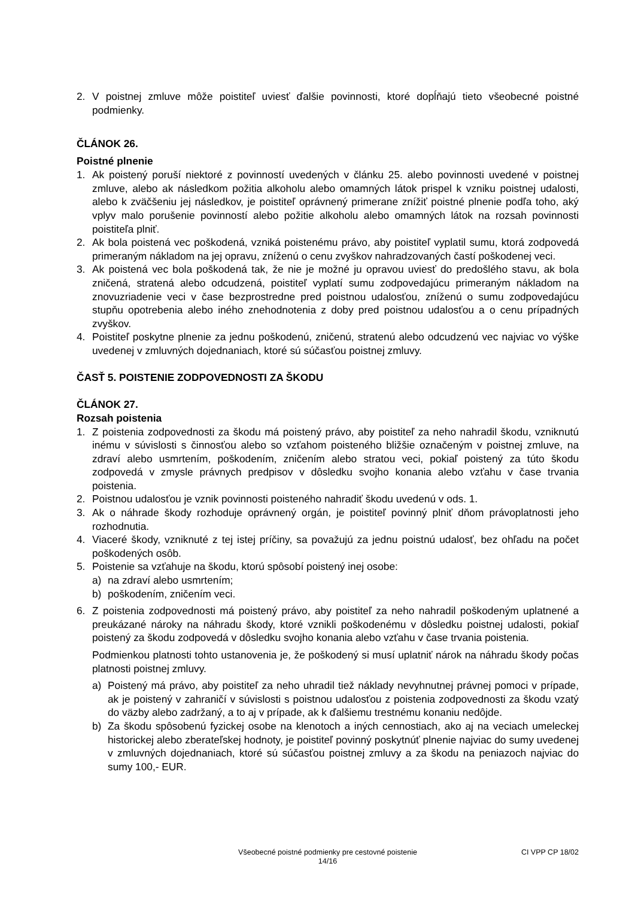2. V poistnej zmluve môže poistiteľ uviesť ďalšie povinnosti, ktoré dopĺňajú tieto všeobecné poistné podmienky.
ČLÁNOK 26.
Poistné plnenie
1. Ak poistený poruší niektoré z povinností uvedených v článku 25. alebo povinnosti uvedené v poistnej zmluve, alebo ak následkom požitia alkoholu alebo omamných látok prispel k vzniku poistnej udalosti, alebo k zväčšeniu jej následkov, je poistiteľ oprávnený primerane znížiť poistné plnenie podľa toho, aký vplyv malo porušenie povinností alebo požitie alkoholu alebo omamných látok na rozsah povinnosti poistiteľa plniť.
2. Ak bola poistená vec poškodená, vzniká poistenému právo, aby poistiteľ vyplatil sumu, ktorá zodpovedá primeraným nákladom na jej opravu, zníženú o cenu zvyškov nahradzovaných častí poškodenej veci.
3. Ak poistená vec bola poškodená tak, že nie je možné ju opravou uviesť do predošlého stavu, ak bola zničená, stratená alebo odcudzená, poistiteľ vyplatí sumu zodpovedajúcu primeraným nákladom na znovuzriadenie veci v čase bezprostredne pred poistnou udalosťou, zníženú o sumu zodpovedajúcu stupňu opotrebenia alebo iného znehodnotenia z doby pred poistnou udalosťou a o cenu prípadných zvyškov.
4. Poistiteľ poskytne plnenie za jednu poškodenú, zničenú, stratenú alebo odcudzenú vec najviac vo výške uvedenej v zmluvných dojednaniach, ktoré sú súčasťou poistnej zmluvy.
ČASŤ 5. POISTENIE ZODPOVEDNOSTI ZA ŠKODU
ČLÁNOK 27.
Rozsah poistenia
1. Z poistenia zodpovednosti za škodu má poistený právo, aby poistiteľ za neho nahradil škodu, vzniknutú inému v súvislosti s činnosťou alebo so vzťahom poisteného bližšie označeným v poistnej zmluve, na zdraví alebo usmrtením, poškodením, zničením alebo stratou veci, pokiaľ poistený za túto škodu zodpovedá v zmysle právnych predpisov v dôsledku svojho konania alebo vzťahu v čase trvania poistenia.
2. Poistnou udalosťou je vznik povinnosti poisteného nahradiť škodu uvedenú v ods. 1.
3. Ak o náhrade škody rozhoduje oprávnený orgán, je poistiteľ povinný plniť dňom právoplatnosti jeho rozhodnutia.
4. Viaceré škody, vzniknuté z tej istej príčiny, sa považujú za jednu poistnú udalosť, bez ohľadu na počet poškodených osôb.
5. Poistenie sa vzťahuje na škodu, ktorú spôsobí poistený inej osobe:
a) na zdraví alebo usmrtením;
b) poškodením, zničením veci.
6. Z poistenia zodpovednosti má poistený právo, aby poistiteľ za neho nahradil poškodeným uplatnené a preukázané nároky na náhradu škody, ktoré vznikli poškodenému v dôsledku poistnej udalosti, pokiaľ poistený za škodu zodpovedá v dôsledku svojho konania alebo vzťahu v čase trvania poistenia.
Podmienkou platnosti tohto ustanovenia je, že poškodený si musí uplatniť nárok na náhradu škody počas platnosti poistnej zmluvy.
a) Poistený má právo, aby poistiteľ za neho uhradil tiež náklady nevyhnutnej právnej pomoci v prípade, ak je poistený v zahraničí v súvislosti s poistnou udalosťou z poistenia zodpovednosti za škodu vzatý do väzby alebo zadržaný, a to aj v prípade, ak k ďalšiemu trestnému konaniu nedôjde.
b) Za škodu spôsobenú fyzickej osobe na klenotoch a iných cennostiach, ako aj na veciach umeleckej historickej alebo zberateľskej hodnoty, je poistiteľ povinný poskytnúť plnenie najviac do sumy uvedenej v zmluvných dojednaniach, ktoré sú súčasťou poistnej zmluvy a za škodu na peniazoch najviac do sumy 100,- EUR.
Všeobecné poistné podmienky pre cestovné poistenie
14/16
CI VPP CP 18/02